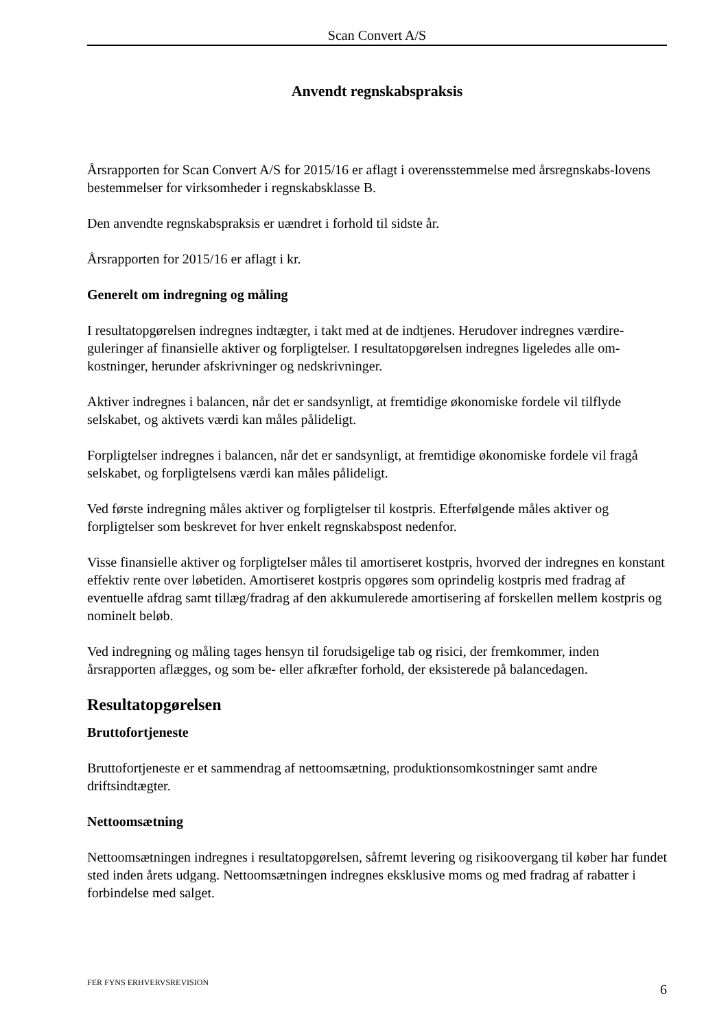Scan Convert A/S
Anvendt regnskabspraksis
Årsrapporten for Scan Convert A/S for 2015/16 er aflagt i overensstemmelse med årsregnskabs-lovens bestemmelser for virksomheder i regnskabsklasse B.
Den anvendte regnskabspraksis er uændret i forhold til sidste år.
Årsrapporten for 2015/16 er aflagt i kr.
Generelt om indregning og måling
I resultatopgørelsen indregnes indtægter, i takt med at de indtjenes. Herudover indregnes værdire-guleringer af finansielle aktiver og forpligtelser. I resultatopgørelsen indregnes ligeledes alle om-kostninger, herunder afskrivninger og nedskrivninger.
Aktiver indregnes i balancen, når det er sandsynligt, at fremtidige økonomiske fordele vil tilflyde selskabet, og aktivets værdi kan måles pålideligt.
Forpligtelser indregnes i balancen, når det er sandsynligt, at fremtidige økonomiske fordele vil fragå selskabet, og forpligtelsens værdi kan måles pålideligt.
Ved første indregning måles aktiver og forpligtelser til kostpris. Efterfølgende måles aktiver og forpligtelser som beskrevet for hver enkelt regnskabspost nedenfor.
Visse finansielle aktiver og forpligtelser måles til amortiseret kostpris, hvorved der indregnes en konstant effektiv rente over løbetiden. Amortiseret kostpris opgøres som oprindelig kostpris med fradrag af eventuelle afdrag samt tillæg/fradrag af den akkumulerede amortisering af forskellen mellem kostpris og nominelt beløb.
Ved indregning og måling tages hensyn til forudsigelige tab og risici, der fremkommer, inden årsrapporten aflægges, og som be- eller afkræfter forhold, der eksisterede på balancedagen.
Resultatopgørelsen
Bruttofortjeneste
Bruttofortjeneste er et sammendrag af nettoomsætning, produktionsomkostninger samt andre driftsindtægter.
Nettoomsætning
Nettoomsætningen indregnes i resultatopgørelsen, såfremt levering og risikoovergang til køber har fundet sted inden årets udgang. Nettoomsætningen indregnes eksklusive moms og med fradrag af rabatter i forbindelse med salget.
FER FYNS ERHVERVSREVISION 6